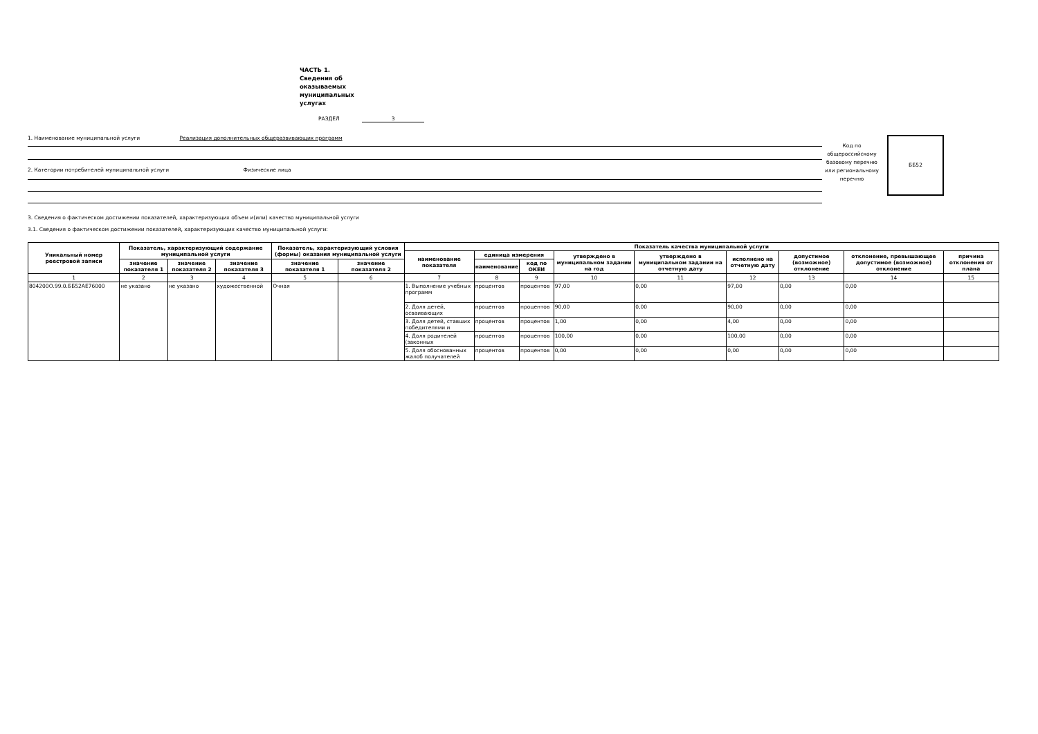ЧАСТЬ 1.
Сведения об оказываемых муниципальных услугах
РАЗДЕЛ 3
1. Наименование муниципальной услуги Реализация дополнительных общеразвивающих программ
2. Категории потребителей муниципальной услуги Физические лица
Код по общероссийскому базовому перечню или региональному перечню
ББ52
3. Сведения о фактическом достижении показателей, характеризующих объем и(или) качество муниципальной услуги
3.1. Сведения о фактическом достижении показателей, характеризующих качество муниципальной услуги:
| Уникальный номер реестровой записи | Показатель, характеризующий содержание муниципальной услуги | | | Показатель, характеризующий условия (формы) оказания муниципальной услуги | | Показатель качества муниципальной услуги | | | | | | | | |
| --- | --- | --- | --- | --- | --- | --- | --- | --- | --- | --- | --- | --- | --- | --- |
| | | | | | | наименование показателя | единица измерения | | утверждено в муниципальном задании на год | утверждено в муниципальном задании на отчетную дату | исполнено на отчетную дату | допустимое (возможное) отклонение | отклонение, превышающее допустимое (возможное) отклонение | причина отклонения от плана |
| | значение показателя 1 | значение показателя 2 | значение показателя 3 | значение показателя 1 | значение показателя 2 | | наименование | код по ОКЕИ | | | | | | |
| 1 | 2 | 3 | 4 | 5 | 6 | 7 | 8 | 9 | 10 | 11 | 12 | 13 | 14 | 15 |
| 804200О.99.0.ББ52АЕ76000 | не указано | не указано | художественной | Очная | | 1. Выполнение учебных программ | процентов | процентов | 97,00 | 0,00 | 97,00 | 0,00 | 0,00 | |
| | | | | | | 2. Доля детей, осваивающих | процентов | процентов | 90,00 | 0,00 | 90,00 | 0,00 | 0,00 | |
| | | | | | | 3. Доля детей, ставших победителями и | процентов | процентов | 1,00 | 0,00 | 4,00 | 0,00 | 0,00 | |
| | | | | | | 4. Доля родителей (законных | процентов | процентов | 100,00 | 0,00 | 100,00 | 0,00 | 0,00 | |
| | | | | | | 5. Доля обоснованных жалоб получателей | процентов | процентов | 0,00 | 0,00 | 0,00 | 0,00 | 0,00 | |